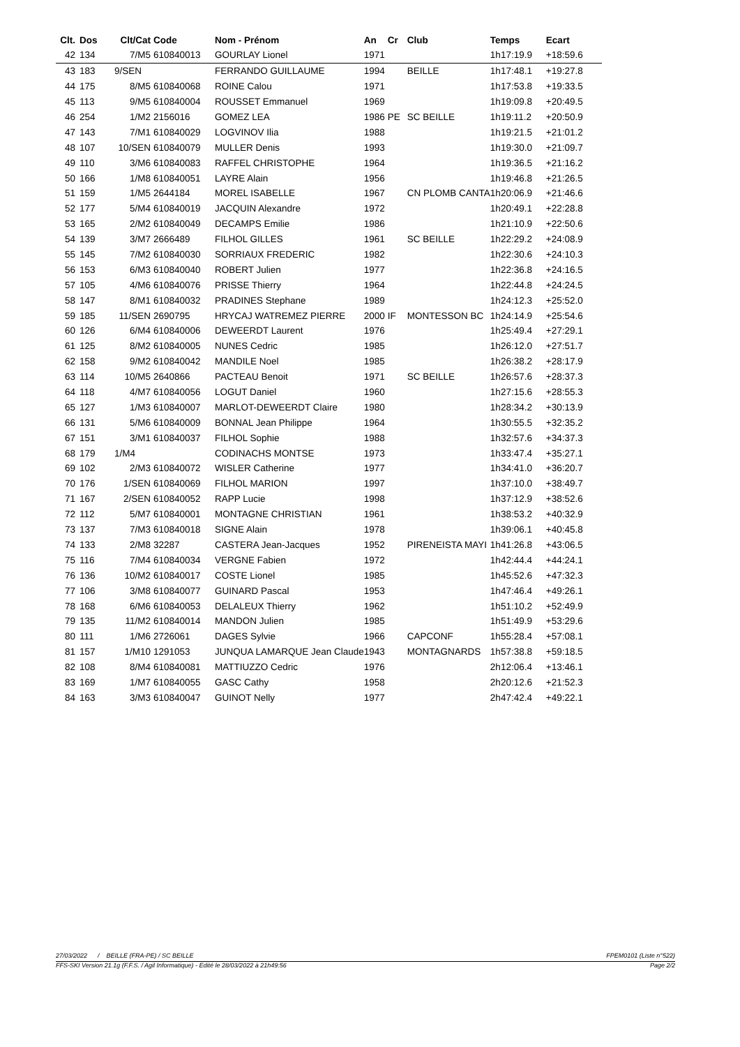| Clt. | Dos | Clt/Cat | Code | Nom - Prénom | An | Cr | Club | Temps | Ecart |
| --- | --- | --- | --- | --- | --- | --- | --- | --- | --- |
| 42 | 134 | 7/M5 | 610840013 | GOURLAY Lionel | 1971 | | | 1h17:19.9 | +18:59.6 |
| 43 | 183 | 9/SEN | | FERRANDO GUILLAUME | 1994 | | BEILLE | 1h17:48.1 | +19:27.8 |
| 44 | 175 | 8/M5 | 610840068 | ROINE Calou | 1971 | | | 1h17:53.8 | +19:33.5 |
| 45 | 113 | 9/M5 | 610840004 | ROUSSET Emmanuel | 1969 | | | 1h19:09.8 | +20:49.5 |
| 46 | 254 | 1/M2 | 2156016 | GOMEZ LEA | 1986 | PE | SC BEILLE | 1h19:11.2 | +20:50.9 |
| 47 | 143 | 7/M1 | 610840029 | LOGVINOV Ilia | 1988 | | | 1h19:21.5 | +21:01.2 |
| 48 | 107 | 10/SEN | 610840079 | MULLER Denis | 1993 | | | 1h19:30.0 | +21:09.7 |
| 49 | 110 | 3/M6 | 610840083 | RAFFEL CHRISTOPHE | 1964 | | | 1h19:36.5 | +21:16.2 |
| 50 | 166 | 1/M8 | 610840051 | LAYRE Alain | 1956 | | | 1h19:46.8 | +21:26.5 |
| 51 | 159 | 1/M5 | 2644184 | MOREL ISABELLE | 1967 | | CN PLOMB CANTA | 1h20:06.9 | +21:46.6 |
| 52 | 177 | 5/M4 | 610840019 | JACQUIN Alexandre | 1972 | | | 1h20:49.1 | +22:28.8 |
| 53 | 165 | 2/M2 | 610840049 | DECAMPS Emilie | 1986 | | | 1h21:10.9 | +22:50.6 |
| 54 | 139 | 3/M7 | 2666489 | FILHOL GILLES | 1961 | | SC BEILLE | 1h22:29.2 | +24:08.9 |
| 55 | 145 | 7/M2 | 610840030 | SORRIAUX FREDERIC | 1982 | | | 1h22:30.6 | +24:10.3 |
| 56 | 153 | 6/M3 | 610840040 | ROBERT Julien | 1977 | | | 1h22:36.8 | +24:16.5 |
| 57 | 105 | 4/M6 | 610840076 | PRISSE Thierry | 1964 | | | 1h22:44.8 | +24:24.5 |
| 58 | 147 | 8/M1 | 610840032 | PRADINES Stephane | 1989 | | | 1h24:12.3 | +25:52.0 |
| 59 | 185 | 11/SEN | 2690795 | HRYCAJ WATREMEZ PIERRE | 2000 | IF | MONTESSON BC | 1h24:14.9 | +25:54.6 |
| 60 | 126 | 6/M4 | 610840006 | DEWEERDT Laurent | 1976 | | | 1h25:49.4 | +27:29.1 |
| 61 | 125 | 8/M2 | 610840005 | NUNES Cedric | 1985 | | | 1h26:12.0 | +27:51.7 |
| 62 | 158 | 9/M2 | 610840042 | MANDILE Noel | 1985 | | | 1h26:38.2 | +28:17.9 |
| 63 | 114 | 10/M5 | 2640866 | PACTEAU Benoit | 1971 | | SC BEILLE | 1h26:57.6 | +28:37.3 |
| 64 | 118 | 4/M7 | 610840056 | LOGUT Daniel | 1960 | | | 1h27:15.6 | +28:55.3 |
| 65 | 127 | 1/M3 | 610840007 | MARLOT-DEWEERDT Claire | 1980 | | | 1h28:34.2 | +30:13.9 |
| 66 | 131 | 5/M6 | 610840009 | BONNAL Jean Philippe | 1964 | | | 1h30:55.5 | +32:35.2 |
| 67 | 151 | 3/M1 | 610840037 | FILHOL Sophie | 1988 | | | 1h32:57.6 | +34:37.3 |
| 68 | 179 | 1/M4 | | CODINACHS MONTSE | 1973 | | | 1h33:47.4 | +35:27.1 |
| 69 | 102 | 2/M3 | 610840072 | WISLER Catherine | 1977 | | | 1h34:41.0 | +36:20.7 |
| 70 | 176 | 1/SEN | 610840069 | FILHOL MARION | 1997 | | | 1h37:10.0 | +38:49.7 |
| 71 | 167 | 2/SEN | 610840052 | RAPP Lucie | 1998 | | | 1h37:12.9 | +38:52.6 |
| 72 | 112 | 5/M7 | 610840001 | MONTAGNE CHRISTIAN | 1961 | | | 1h38:53.2 | +40:32.9 |
| 73 | 137 | 7/M3 | 610840018 | SIGNE Alain | 1978 | | | 1h39:06.1 | +40:45.8 |
| 74 | 133 | 2/M8 | 32287 | CASTERA Jean-Jacques | 1952 | | PIRENEISTA MAYI | 1h41:26.8 | +43:06.5 |
| 75 | 116 | 7/M4 | 610840034 | VERGNE Fabien | 1972 | | | 1h42:44.4 | +44:24.1 |
| 76 | 136 | 10/M2 | 610840017 | COSTE Lionel | 1985 | | | 1h45:52.6 | +47:32.3 |
| 77 | 106 | 3/M8 | 610840077 | GUINARD Pascal | 1953 | | | 1h47:46.4 | +49:26.1 |
| 78 | 168 | 6/M6 | 610840053 | DELALEUX Thierry | 1962 | | | 1h51:10.2 | +52:49.9 |
| 79 | 135 | 11/M2 | 610840014 | MANDON Julien | 1985 | | | 1h51:49.9 | +53:29.6 |
| 80 | 111 | 1/M6 | 2726061 | DAGES Sylvie | 1966 | | CAPCONF | 1h55:28.4 | +57:08.1 |
| 81 | 157 | 1/M10 | 1291053 | JUNQUA LAMARQUE Jean Claude | 1943 | | MONTAGNARDS | 1h57:38.8 | +59:18.5 |
| 82 | 108 | 8/M4 | 610840081 | MATTIUZZO Cedric | 1976 | | | 2h12:06.4 | +13:46.1 |
| 83 | 169 | 1/M7 | 610840055 | GASC Cathy | 1958 | | | 2h20:12.6 | +21:52.3 |
| 84 | 163 | 3/M3 | 610840047 | GUINOT Nelly | 1977 | | | 2h47:42.4 | +49:22.1 |
27/03/2022 / BEILLE (FRA-PE) / SC BEILLE FPEM0101 (Liste n°522)
FFS-SKI Version 21.1g (F.F.S. / Agil Informatique) - Edité le 28/03/2022 à 21h49:56 Page 2/2